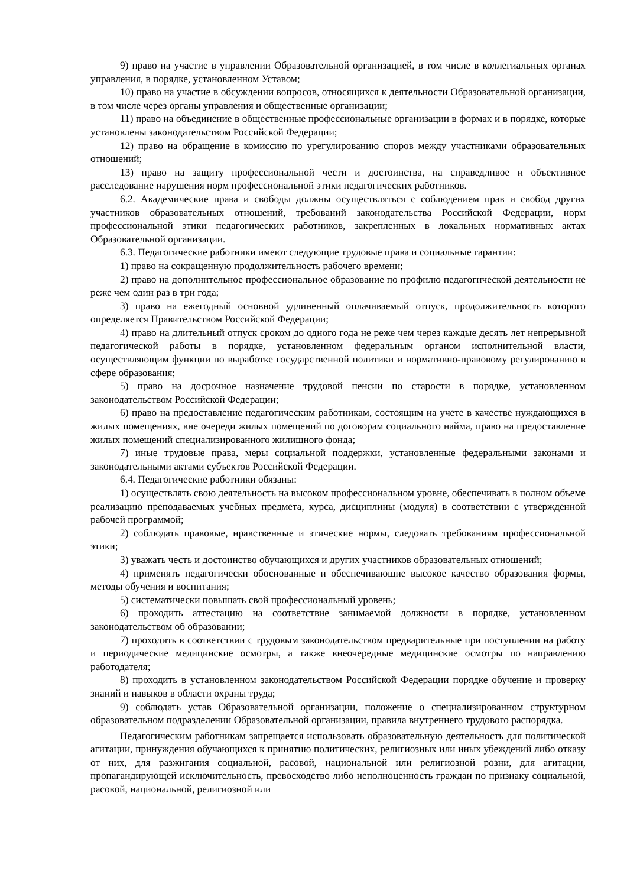9) право на участие в управлении Образовательной организацией, в том числе в коллегиальных органах управления, в порядке, установленном Уставом;
10) право на участие в обсуждении вопросов, относящихся к деятельности Образовательной организации, в том числе через органы управления и общественные организации;
11) право на объединение в общественные профессиональные организации в формах и в порядке, которые установлены законодательством Российской Федерации;
12) право на обращение в комиссию по урегулированию споров между участниками образовательных отношений;
13) право на защиту профессиональной чести и достоинства, на справедливое и объективное расследование нарушения норм профессиональной этики педагогических работников.
6.2. Академические права и свободы должны осуществляться с соблюдением прав и свобод других участников образовательных отношений, требований законодательства Российской Федерации, норм профессиональной этики педагогических работников, закрепленных в локальных нормативных актах Образовательной организации.
6.3. Педагогические работники имеют следующие трудовые права и социальные гарантии:
1) право на сокращенную продолжительность рабочего времени;
2) право на дополнительное профессиональное образование по профилю педагогической деятельности не реже чем один раз в три года;
3) право на ежегодный основной удлиненный оплачиваемый отпуск, продолжительность которого определяется Правительством Российской Федерации;
4) право на длительный отпуск сроком до одного года не реже чем через каждые десять лет непрерывной педагогической работы в порядке, установленном федеральным органом исполнительной власти, осуществляющим функции по выработке государственной политики и нормативно-правовому регулированию в сфере образования;
5) право на досрочное назначение трудовой пенсии по старости в порядке, установленном законодательством Российской Федерации;
6) право на предоставление педагогическим работникам, состоящим на учете в качестве нуждающихся в жилых помещениях, вне очереди жилых помещений по договорам социального найма, право на предоставление жилых помещений специализированного жилищного фонда;
7) иные трудовые права, меры социальной поддержки, установленные федеральными законами и законодательными актами субъектов Российской Федерации.
6.4. Педагогические работники обязаны:
1) осуществлять свою деятельность на высоком профессиональном уровне, обеспечивать в полном объеме реализацию преподаваемых учебных предмета, курса, дисциплины (модуля) в соответствии с утвержденной рабочей программой;
2) соблюдать правовые, нравственные и этические нормы, следовать требованиям профессиональной этики;
3) уважать честь и достоинство обучающихся и других участников образовательных отношений;
4) применять педагогически обоснованные и обеспечивающие высокое качество образования формы, методы обучения и воспитания;
5) систематически повышать свой профессиональный уровень;
6) проходить аттестацию на соответствие занимаемой должности в порядке, установленном законодательством об образовании;
7) проходить в соответствии с трудовым законодательством предварительные при поступлении на работу и периодические медицинские осмотры, а также внеочередные медицинские осмотры по направлению работодателя;
8) проходить в установленном законодательством Российской Федерации порядке обучение и проверку знаний и навыков в области охраны труда;
9) соблюдать устав Образовательной организации, положение о специализированном структурном образовательном подразделении Образовательной организации, правила внутреннего трудового распорядка.
Педагогическим работникам запрещается использовать образовательную деятельность для политической агитации, принуждения обучающихся к принятию политических, религиозных или иных убеждений либо отказу от них, для разжигания социальной, расовой, национальной или религиозной розни, для агитации, пропагандирующей исключительность, превосходство либо неполноценность граждан по признаку социальной, расовой, национальной, религиозной или